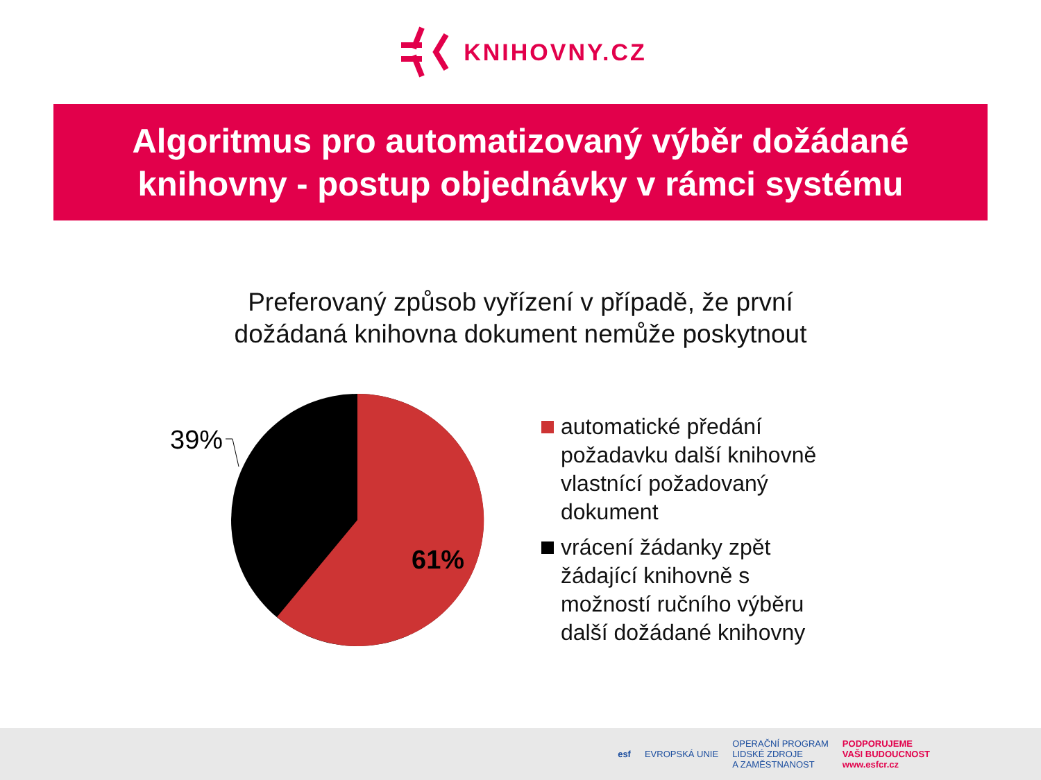KNIHOVNY.CZ
Algoritmus pro automatizovaný výběr dožádané
knihovny - postup objednávky v rámci systému
Preferovaný způsob vyřízení v případě, že první
dožádaná knihovna dokument nemůže poskytnout
39%
61%
automatické předání
požadavku další knihovně
vlastnící požadovaný
dokument
vrácení žádanky zpět
žádající knihovně s
možností ručního výběru
další dožádané knihovny
esf EVROPSKÁ UNIE OPERAČNÍ PROGRAM
LIDSKÉ ZDROJE
A ZAMĚSTNANOST PODPORUJEME
VAŠI BUDOUCNOST
www.esfcr.cz